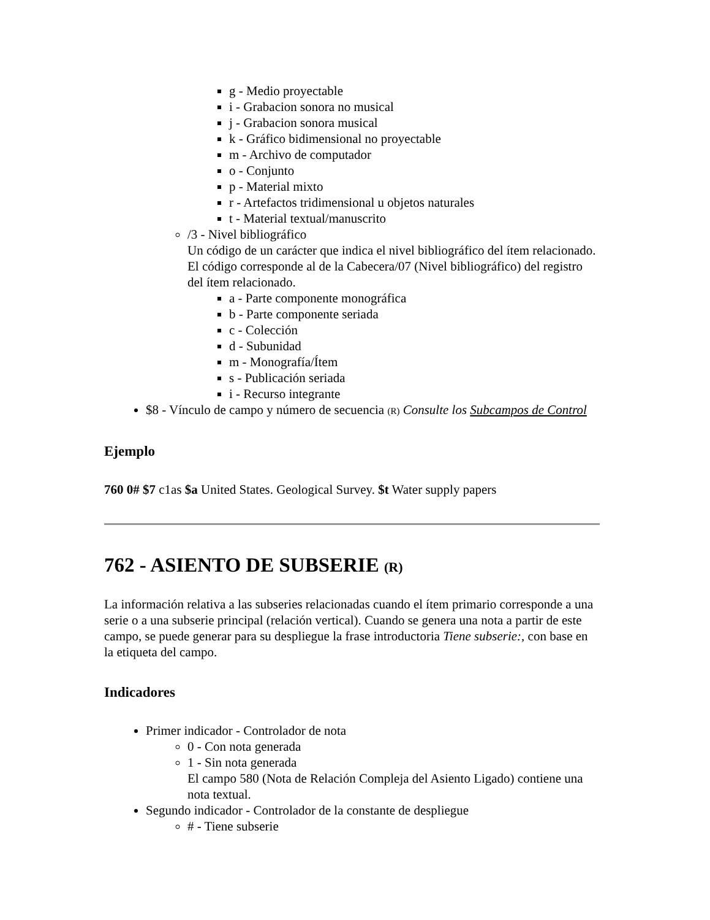g - Medio proyectable
i - Grabacion sonora no musical
j - Grabacion sonora musical
k - Gráfico bidimensional no proyectable
m - Archivo de computador
o - Conjunto
p - Material mixto
r - Artefactos tridimensional u objetos naturales
t - Material textual/manuscrito
/3 - Nivel bibliográfico
Un código de un carácter que indica el nivel bibliográfico del ítem relacionado. El código corresponde al de la Cabecera/07 (Nivel bibliográfico) del registro del ítem relacionado.
a - Parte componente monográfica
b - Parte componente seriada
c - Colección
d - Subunidad
m - Monografía/Ítem
s - Publicación seriada
i - Recurso integrante
$8 - Vínculo de campo y número de secuencia (R) Consulte los Subcampos de Control
Ejemplo
760 0# $7 c1as $a United States. Geological Survey. $t Water supply papers
762 - ASIENTO DE SUBSERIE (R)
La información relativa a las subseries relacionadas cuando el ítem primario corresponde a una serie o a una subserie principal (relación vertical). Cuando se genera una nota a partir de este campo, se puede generar para su despliegue la frase introductoria Tiene subserie:, con base en la etiqueta del campo.
Indicadores
Primer indicador - Controlador de nota
0 - Con nota generada
1 - Sin nota generada
El campo 580 (Nota de Relación Compleja del Asiento Ligado) contiene una nota textual.
Segundo indicador - Controlador de la constante de despliegue
# - Tiene subserie